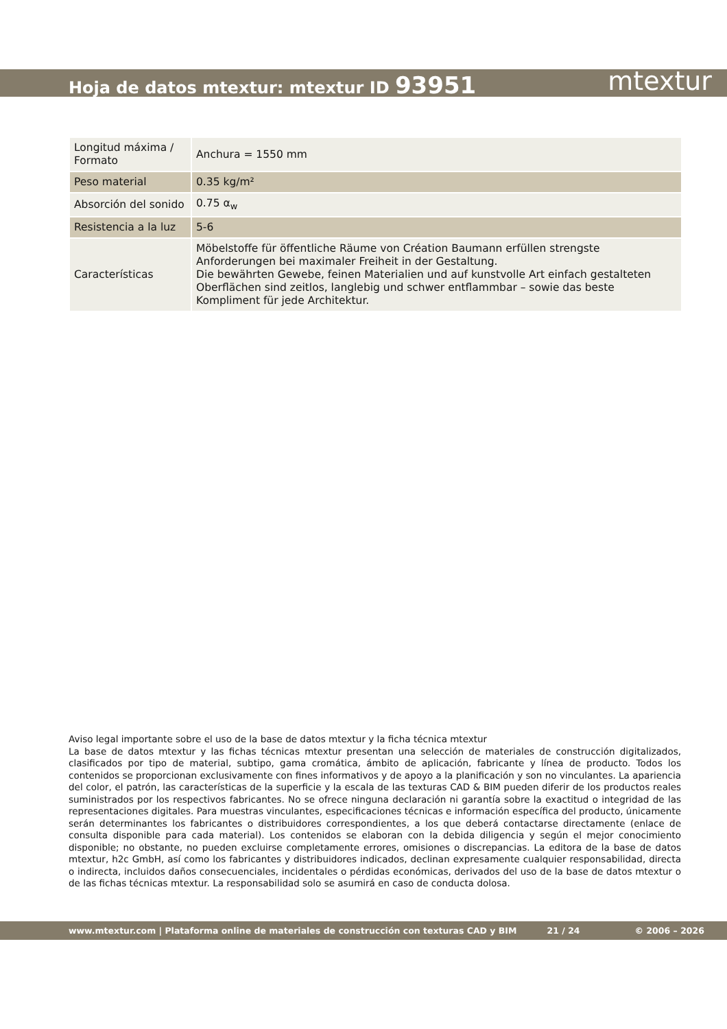Hoja de datos mtextur: mtextur ID 93951
mtextur
| Longitud máxima / Formato | Anchura = 1550 mm |
| Peso material | 0.35 kg/m² |
| Absorción del sonido | 0.75 α<sub>w</sub> |
| Resistencia a la luz | 5-6 |
| Características | Möbelstoffe für öffentliche Räume von Création Baumann erfüllen strengste Anforderungen bei maximaler Freiheit in der Gestaltung. Die bewährten Gewebe, feinen Materialien und auf kunstvolle Art einfach gestalteten Oberflächen sind zeitlos, langlebig und schwer entflammbar – sowie das beste Kompliment für jede Architektur. |
Aviso legal importante sobre el uso de la base de datos mtextur y la ficha técnica mtextur
La base de datos mtextur y las fichas técnicas mtextur presentan una selección de materiales de construcción digitalizados, clasificados por tipo de material, subtipo, gama cromática, ámbito de aplicación, fabricante y línea de producto. Todos los contenidos se proporcionan exclusivamente con fines informativos y de apoyo a la planificación y son no vinculantes. La apariencia del color, el patrón, las características de la superficie y la escala de las texturas CAD & BIM pueden diferir de los productos reales suministrados por los respectivos fabricantes. No se ofrece ninguna declaración ni garantía sobre la exactitud o integridad de las representaciones digitales. Para muestras vinculantes, especificaciones técnicas e información específica del producto, únicamente serán determinantes los fabricantes o distribuidores correspondientes, a los que deberá contactarse directamente (enlace de consulta disponible para cada material). Los contenidos se elaboran con la debida diligencia y según el mejor conocimiento disponible; no obstante, no pueden excluirse completamente errores, omisiones o discrepancias. La editora de la base de datos mtextur, h2c GmbH, así como los fabricantes y distribuidores indicados, declinan expresamente cualquier responsabilidad, directa o indirecta, incluidos daños consecuenciales, incidentales o pérdidas económicas, derivados del uso de la base de datos mtextur o de las fichas técnicas mtextur. La responsabilidad solo se asumirá en caso de conducta dolosa.
www.mtextur.com | Plataforma online de materiales de construcción con texturas CAD y BIM 21 / 24 © 2006 – 2026